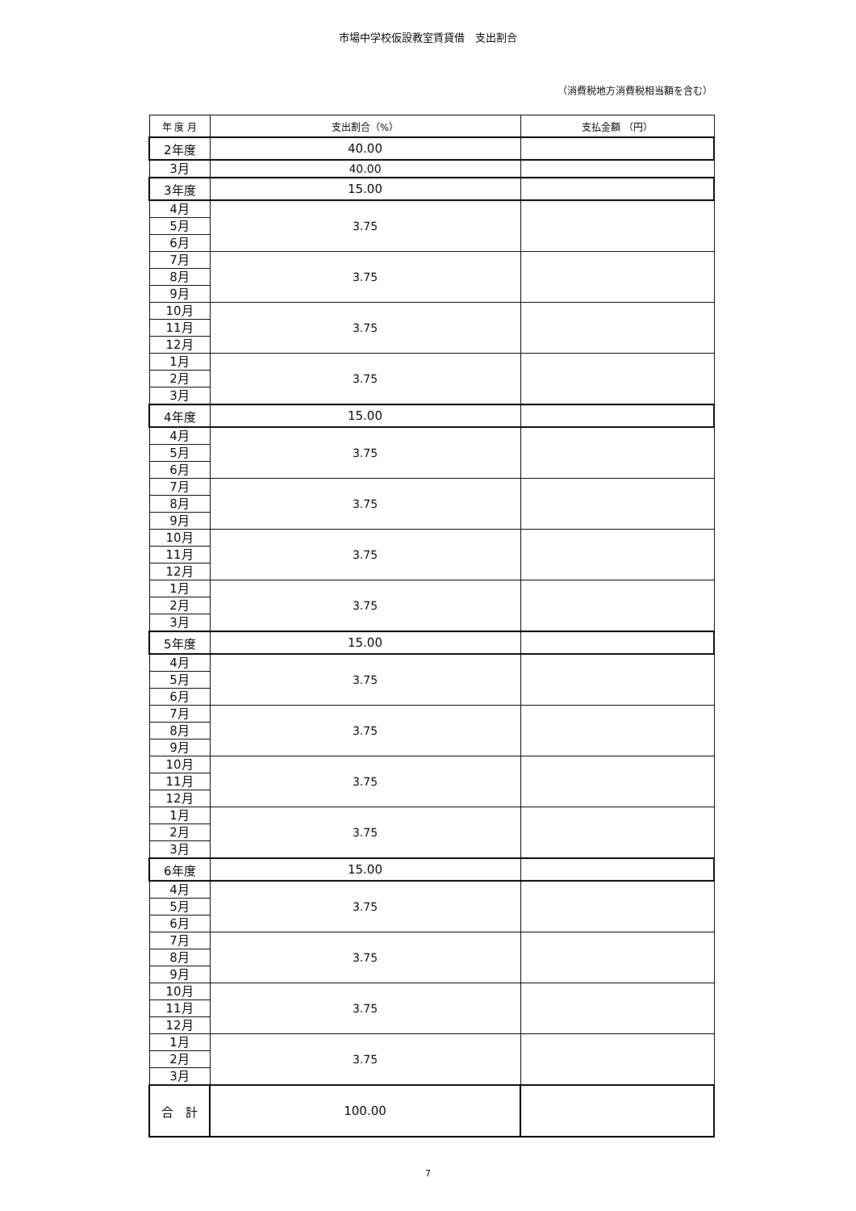市場中学校仮設教室賃貸借　支出割合
（消費税地方消費税相当額を含む）
| 年 度 月 | 支出割合（%） | 支払金額 （円） |
| --- | --- | --- |
| 2年度 | 40.00 | |
| 3月 | 40.00 | |
| 3年度 | 15.00 | |
| 4月 | 3.75 | |
| 5月 | | |
| 6月 | | |
| 7月 | 3.75 | |
| 8月 | | |
| 9月 | | |
| 10月 | 3.75 | |
| 11月 | | |
| 12月 | | |
| 1月 | 3.75 | |
| 2月 | | |
| 3月 | | |
| 4年度 | 15.00 | |
| 4月 | 3.75 | |
| 5月 | | |
| 6月 | | |
| 7月 | 3.75 | |
| 8月 | | |
| 9月 | | |
| 10月 | 3.75 | |
| 11月 | | |
| 12月 | | |
| 1月 | 3.75 | |
| 2月 | | |
| 3月 | | |
| 5年度 | 15.00 | |
| 4月 | 3.75 | |
| 5月 | | |
| 6月 | | |
| 7月 | 3.75 | |
| 8月 | | |
| 9月 | | |
| 10月 | 3.75 | |
| 11月 | | |
| 12月 | | |
| 1月 | 3.75 | |
| 2月 | | |
| 3月 | | |
| 6年度 | 15.00 | |
| 4月 | 3.75 | |
| 5月 | | |
| 6月 | | |
| 7月 | 3.75 | |
| 8月 | | |
| 9月 | | |
| 10月 | 3.75 | |
| 11月 | | |
| 12月 | | |
| 1月 | 3.75 | |
| 2月 | | |
| 3月 | | |
| 合 計 | 100.00 | |
7